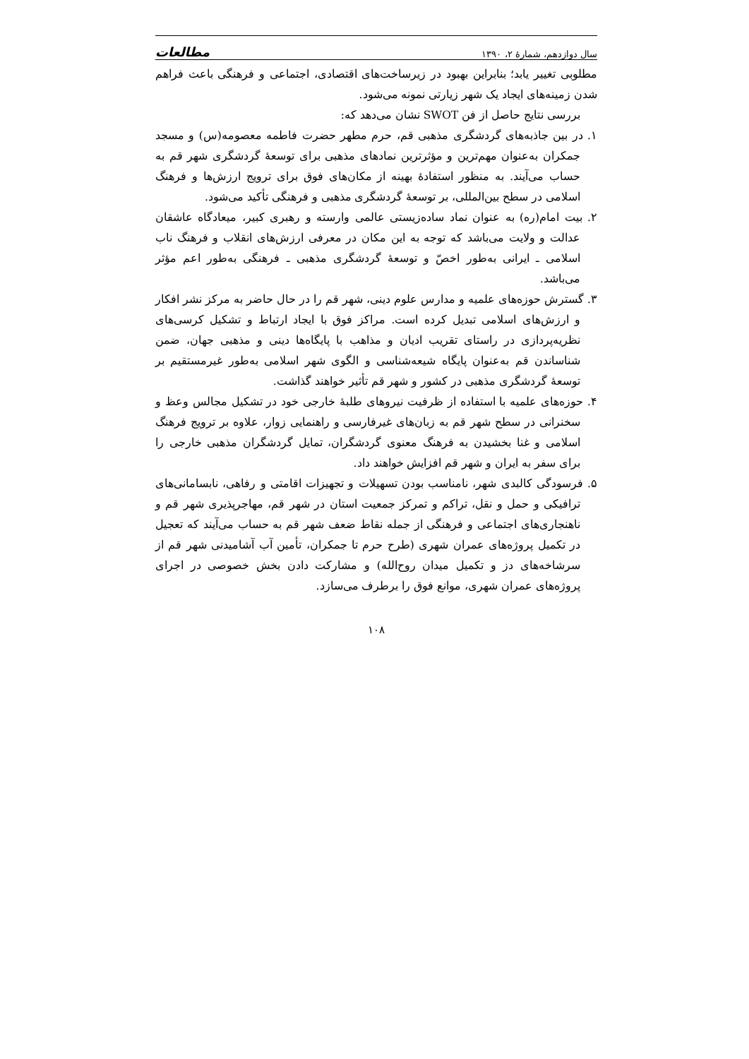سال دوازدهم، شمارهٔ ۲، ۱۳۹۰ مطالعات
مطلوبی تغییر یابد؛ بنابراین بهبود در زیرساخت‌های اقتصادی، اجتماعی و فرهنگی باعث فراهم شدن زمینه‌های ایجاد یک شهر زیارتی نمونه می‌شود.
بررسی نتایج حاصل از فن SWOT نشان می‌دهد که:
۱. در بین جاذبه‌های گردشگری مذهبی قم، حرم مطهر حضرت فاطمه معصومه(س) و مسجد جمکران به‌عنوان مهم‌ترین و مؤثرترین نمادهای مذهبی برای توسعهٔ گردشگری شهر قم به حساب می‌آیند. به منظور استفادهٔ بهینه از مکان‌های فوق برای ترویج ارزش‌ها و فرهنگ اسلامی در سطح بین‌المللی، بر توسعهٔ گردشگری مذهبی و فرهنگی تأکید می‌شود.
۲. بیت امام(ره) به عنوان نماد ساده‌زیستی عالمی وارسته و رهبری کبیر، میعادگاه عاشقان عدالت و ولایت می‌باشد که توجه به این مکان در معرفی ارزش‌های انقلاب و فرهنگ ناب اسلامی ـ ایرانی به‌طور اخصّ و توسعهٔ گردشگری مذهبی ـ فرهنگی به‌طور اعم مؤثر می‌باشد.
۳. گسترش حوزه‌های علمیه و مدارس علوم دینی، شهر قم را در حال حاضر به مرکز نشر افکار و ارزش‌های اسلامی تبدیل کرده است. مراکز فوق با ایجاد ارتباط و تشکیل کرسی‌های نظریه‌پردازی در راستای تقریب ادیان و مذاهب با پایگاه‌ها دینی و مذهبی جهان، ضمن شناساندن قم به‌عنوان پایگاه شیعه‌شناسی و الگوی شهر اسلامی به‌طور غیرمستقیم بر توسعهٔ گردشگری مذهبی در کشور و شهر قم تأثیر خواهند گذاشت.
۴. حوزه‌های علمیه با استفاده از ظرفیت نیروهای طلبهٔ خارجی خود در تشکیل مجالس وعظ و سخنرانی در سطح شهر قم به زبان‌های غیرفارسی و راهنمایی زوار، علاوه بر ترویج فرهنگ اسلامی و غنا بخشیدن به فرهنگ معنوی گردشگران، تمایل گردشگران مذهبی خارجی را برای سفر به ایران و شهر قم افزایش خواهند داد.
۵. فرسودگی کالبدی شهر، نامناسب بودن تسهیلات و تجهیزات اقامتی و رفاهی، نابسامانی‌های ترافیکی و حمل و نقل، تراکم و تمرکز جمعیت استان در شهر قم، مهاجرپذیری شهر قم و ناهنجاری‌های اجتماعی و فرهنگی از جمله نقاط ضعف شهر قم به حساب می‌آیند که تعجیل در تکمیل پروژه‌های عمران شهری (طرح حرم تا جمکران، تأمین آب آشامیدنی شهر قم از سرشاخه‌های دز و تکمیل میدان روح‌الله) و مشارکت دادن بخش خصوصی در اجرای پروژه‌های عمران شهری، موانع فوق را برطرف می‌سازد.
۱۰۸